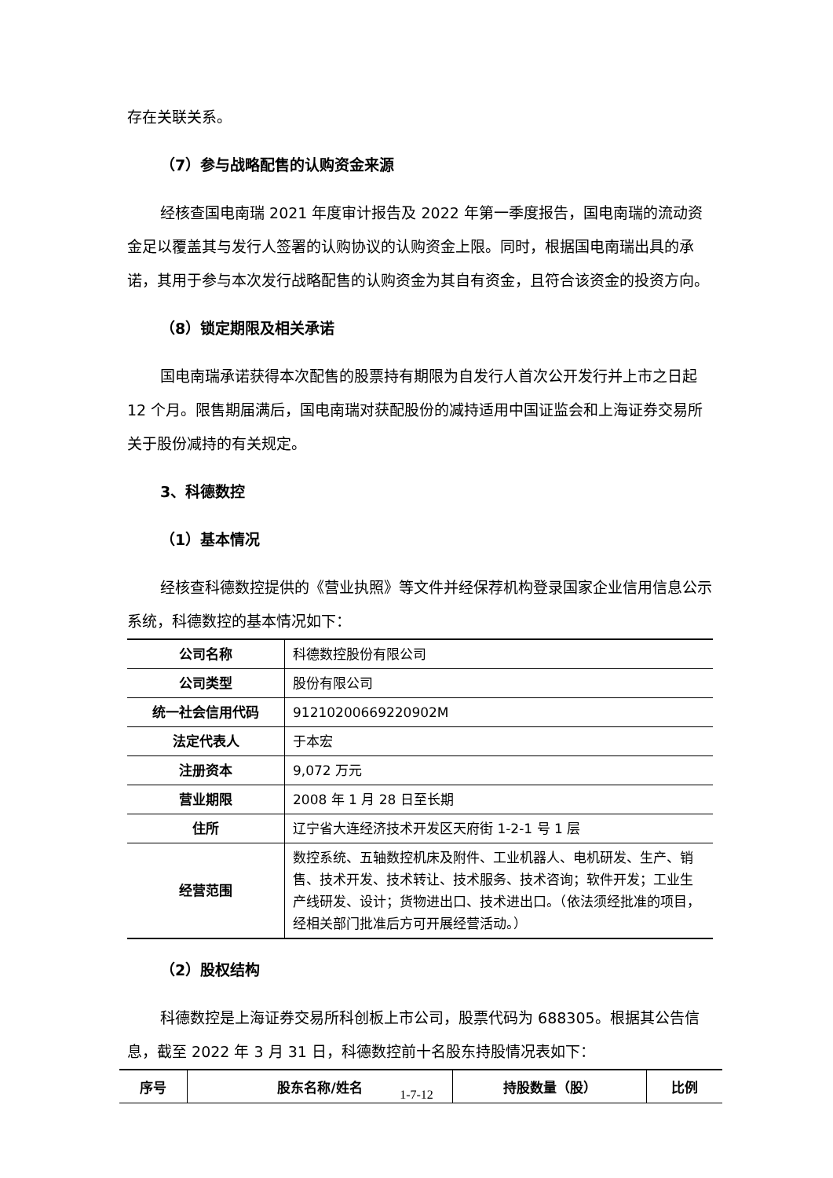存在关联关系。
（7）参与战略配售的认购资金来源
经核查国电南瑞 2021 年度审计报告及 2022 年第一季度报告，国电南瑞的流动资金足以覆盖其与发行人签署的认购协议的认购资金上限。同时，根据国电南瑞出具的承诺，其用于参与本次发行战略配售的认购资金为其自有资金，且符合该资金的投资方向。
（8）锁定期限及相关承诺
国电南瑞承诺获得本次配售的股票持有期限为自发行人首次公开发行并上市之日起 12 个月。限售期届满后，国电南瑞对获配股份的减持适用中国证监会和上海证券交易所关于股份减持的有关规定。
3、科德数控
（1）基本情况
经核查科德数控提供的《营业执照》等文件并经保荐机构登录国家企业信用信息公示系统，科德数控的基本情况如下：
| 公司名称 | 科德数控股份有限公司 |
| 公司类型 | 股份有限公司 |
| 统一社会信用代码 | 91210200669220902M |
| 法定代表人 | 于本宏 |
| 注册资本 | 9,072 万元 |
| 营业期限 | 2008 年 1 月 28 日至长期 |
| 住所 | 辽宁省大连经济技术开发区天府街 1-2-1 号 1 层 |
| 经营范围 | 数控系统、五轴数控机床及附件、工业机器人、电机研发、生产、销售、技术开发、技术转让、技术服务、技术咨询；软件开发；工业生产线研发、设计；货物进出口、技术进出口。（依法须经批准的项目，经相关部门批准后方可开展经营活动。） |
（2）股权结构
科德数控是上海证券交易所科创板上市公司，股票代码为 688305。根据其公告信息，截至 2022 年 3 月 31 日，科德数控前十名股东持股情况表如下：
| 序号 | 股东名称/姓名 | 持股数量（股） | 比例 |
| --- | --- | --- | --- |
1-7-12